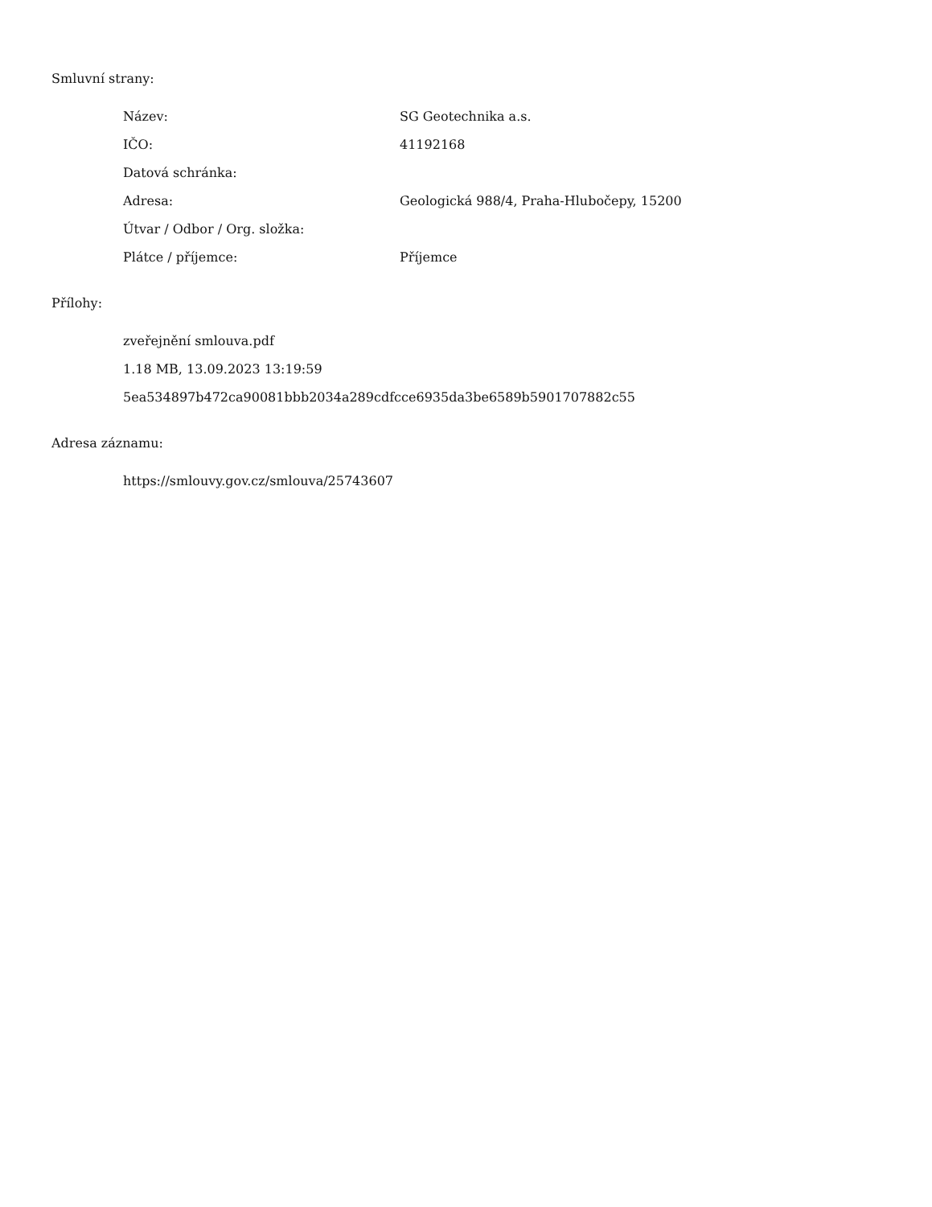Smluvní strany:
| Název: | SG Geotechnika a.s. |
| IČO: | 41192168 |
| Datová schránka: | |
| Adresa: | Geologická 988/4, Praha-Hlubočepy, 15200 |
| Útvar / Odbor / Org. složka: | |
| Plátce / příjemce: | Příjemce |
Přílohy:
zveřejnění smlouva.pdf
1.18 MB, 13.09.2023 13:19:59
5ea534897b472ca90081bbb2034a289cdfcce6935da3be6589b5901707882c55
Adresa záznamu:
https://smlouvy.gov.cz/smlouva/25743607